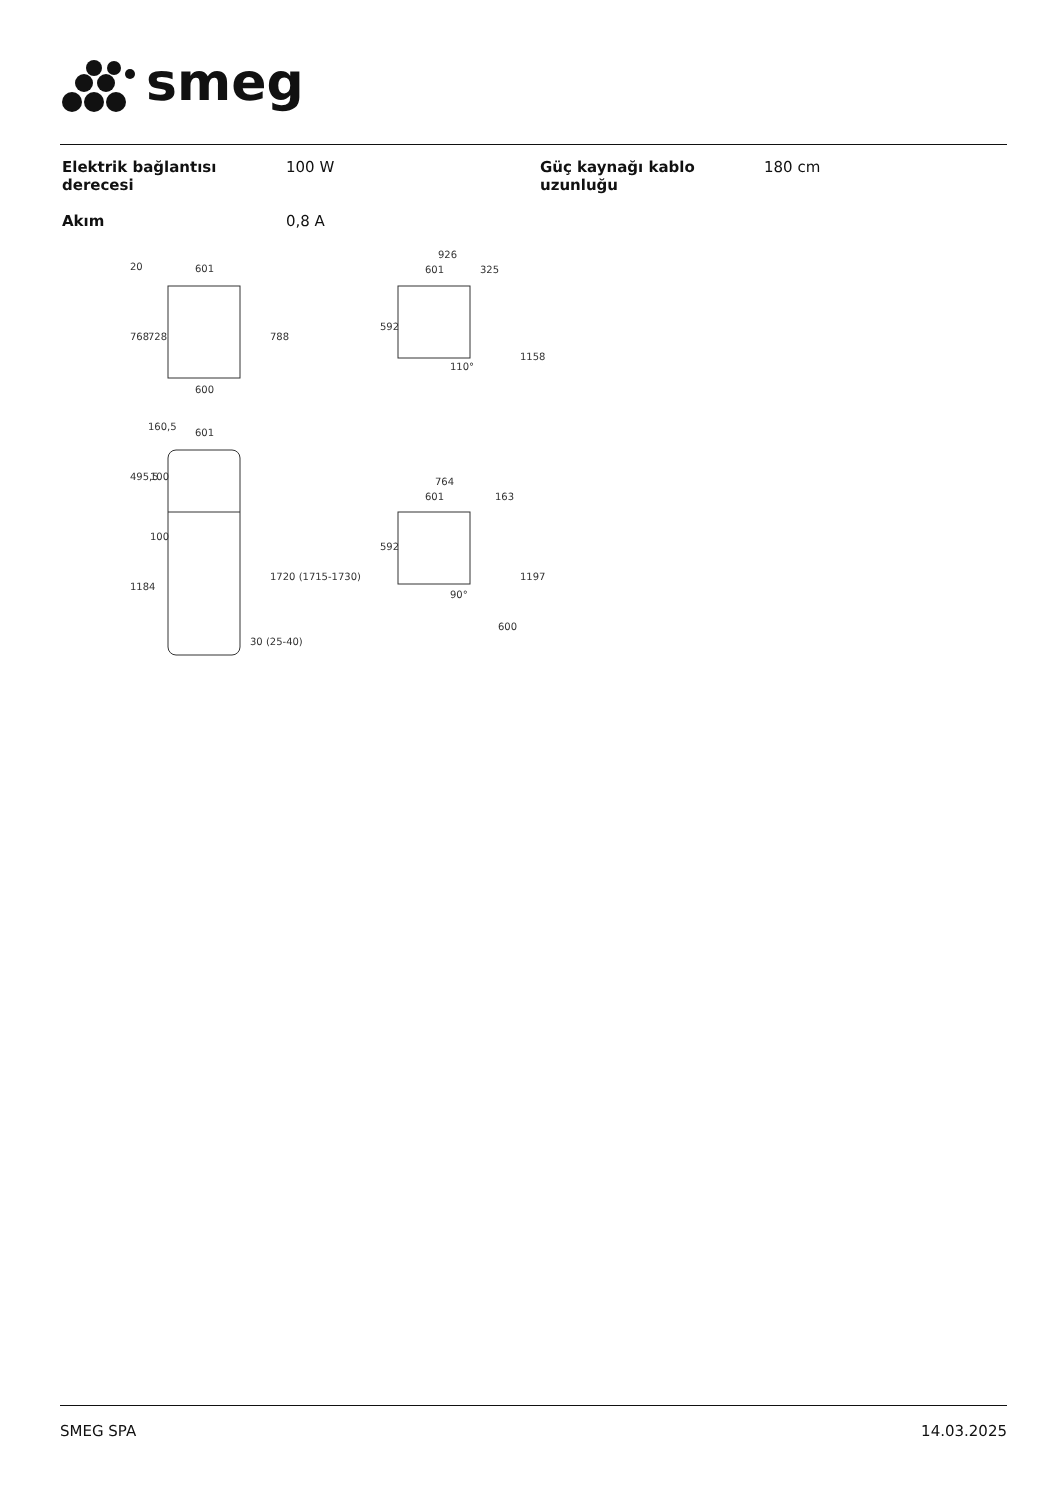smeg
| Elektrik bağlantısı derecesi | 100 W | Güç kaynağı kablo uzunluğu | 180 cm |
| Akım | 0,8 A | | |
601
600
601
926
601
325
764
601
163
768
728
788
592
1158
592
1197
1184
1720 (1715-1730)
30 (25-40)
100
100
495,5
160,5
20
110°
90°
600
SMEG SPA 14.03.2025